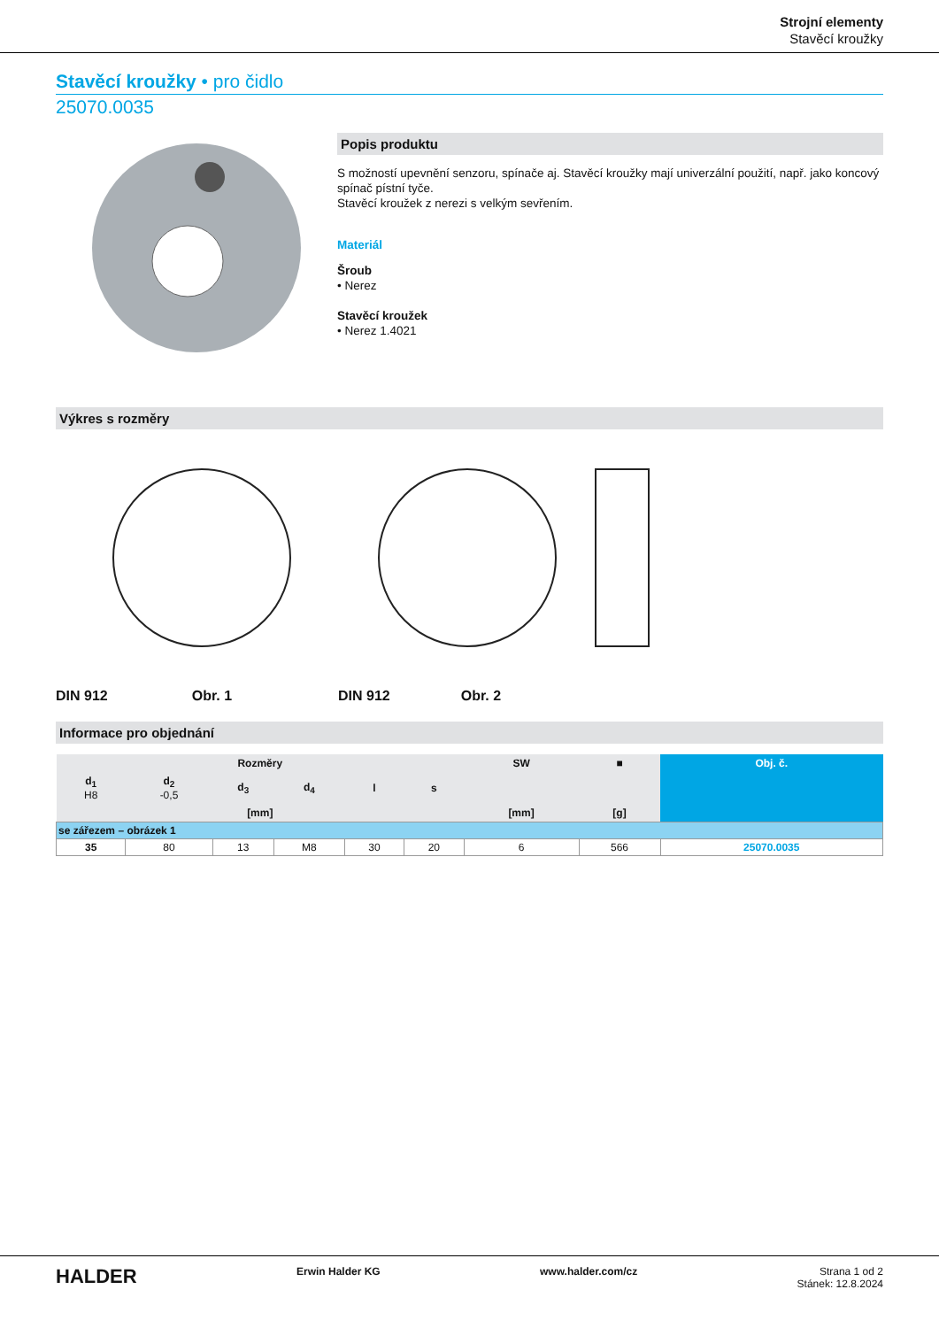Strojní elementy
Stavěcí kroužky
Stavěcí kroužky • pro čidlo
25070.0035
Popis produktu
S možností upevnění senzoru, spínače aj. Stavěcí kroužky mají univerzální použití, např. jako koncový spínač pístní tyče.
Stavěcí kroužek z nerezi s velkým sevřením.
Materiál
Šroub
• Nerez
Stavěcí kroužek
• Nerez 1.4021
Výkres s rozměry
DIN 912 Obr. 1 DIN 912 Obr. 2
Informace pro objednání
| Rozměry | | | | | | SW | ■ | Obj. č. |
| --- | --- | --- | --- | --- | --- | --- | --- | --- |
| d<sub>1</sub> H8 | d<sub>2</sub> -0,5 | d<sub>3</sub> | d<sub>4</sub> | l | s | | | |
| [mm] | | | | | | [mm] | [g] | |
| se zářezem – obrázek 1 | | | | | | | | |
| 35 | 80 | 13 | M8 | 30 | 20 | 6 | 566 | 25070.0035 |
HALDER Erwin Halder KG www.halder.com/cz Strana 1 od 2
Stánek: 12.8.2024